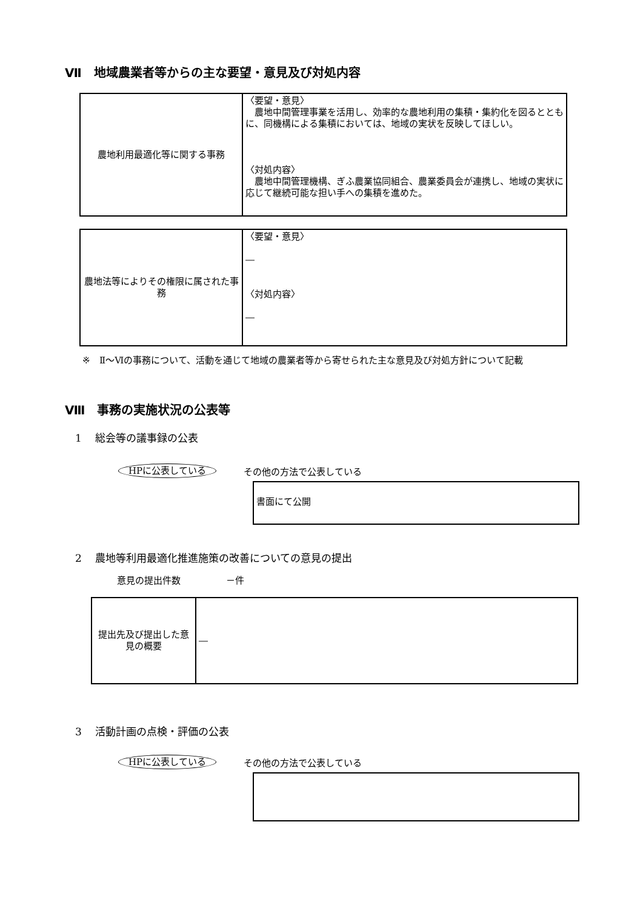Ⅶ　地域農業者等からの主な要望・意見及び対処内容
| 農地利用最適化等に関する事務 | 〈要望・意見〉 農地中間管理事業を活用し、効率的な農地利用の集積・集約化を図るとともに、同機構による集積においては、地域の実状を反映してほしい。 〈対処内容〉 農地中間管理機構、ぎふ農業協同組合、農業委員会が連携し、地域の実状に応じて継続可能な担い手への集積を進めた。 |
| 農地法等によりその権限に属された事務 | 〈要望・意見〉 ― 〈対処内容〉 ― |
※　Ⅱ～Ⅵの事務について、活動を通じて地域の農業者等から寄せられた主な意見及び対処方針について記載
Ⅷ　事務の実施状況の公表等
1　 総会等の議事録の公表
HPに公表している その他の方法で公表している
書面にて公開
2　 農地等利用最適化推進施策の改善についての意見の提出
意見の提出件数　　　　　－件
| 提出先及び提出した意見の概要 | ― |
3　 活動計画の点検・評価の公表
HPに公表している その他の方法で公表している